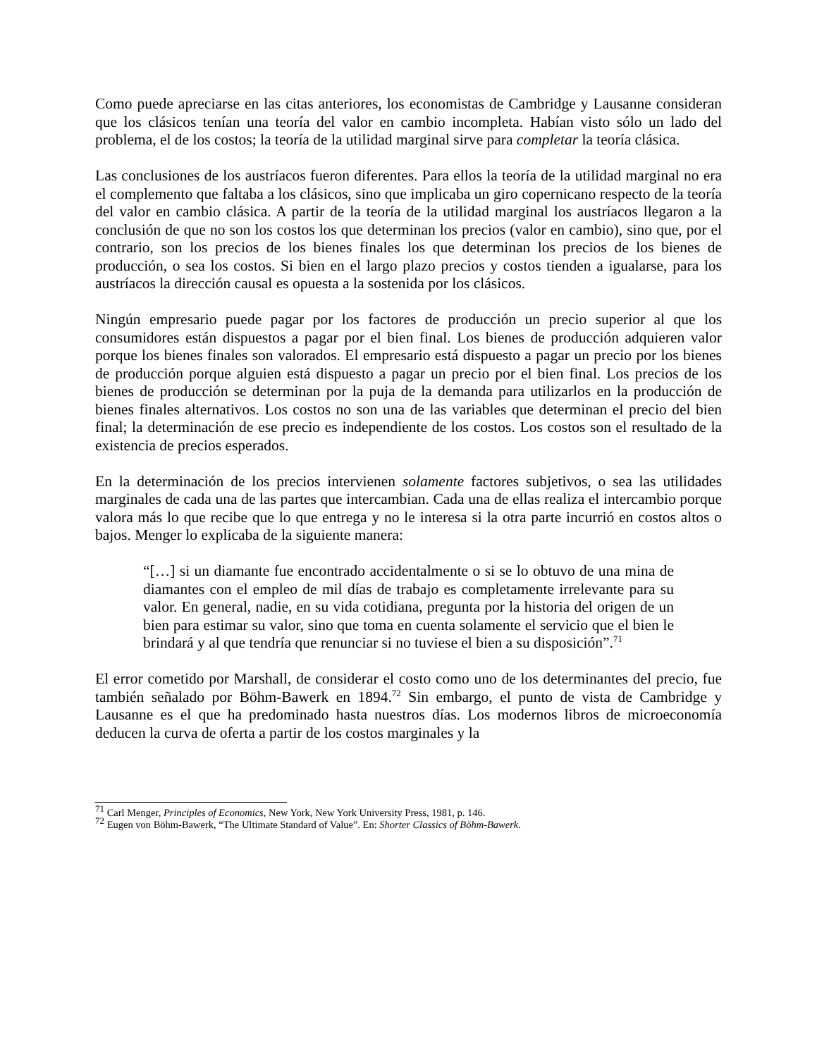Como puede apreciarse en las citas anteriores, los economistas de Cambridge y Lausanne consideran que los clásicos tenían una teoría del valor en cambio incompleta. Habían visto sólo un lado del problema, el de los costos; la teoría de la utilidad marginal sirve para completar la teoría clásica.
Las conclusiones de los austríacos fueron diferentes. Para ellos la teoría de la utilidad marginal no era el complemento que faltaba a los clásicos, sino que implicaba un giro copernicano respecto de la teoría del valor en cambio clásica. A partir de la teoría de la utilidad marginal los austríacos llegaron a la conclusión de que no son los costos los que determinan los precios (valor en cambio), sino que, por el contrario, son los precios de los bienes finales los que determinan los precios de los bienes de producción, o sea los costos. Si bien en el largo plazo precios y costos tienden a igualarse, para los austríacos la dirección causal es opuesta a la sostenida por los clásicos.
Ningún empresario puede pagar por los factores de producción un precio superior al que los consumidores están dispuestos a pagar por el bien final. Los bienes de producción adquieren valor porque los bienes finales son valorados. El empresario está dispuesto a pagar un precio por los bienes de producción porque alguien está dispuesto a pagar un precio por el bien final. Los precios de los bienes de producción se determinan por la puja de la demanda para utilizarlos en la producción de bienes finales alternativos. Los costos no son una de las variables que determinan el precio del bien final; la determinación de ese precio es independiente de los costos. Los costos son el resultado de la existencia de precios esperados.
En la determinación de los precios intervienen solamente factores subjetivos, o sea las utilidades marginales de cada una de las partes que intercambian. Cada una de ellas realiza el intercambio porque valora más lo que recibe que lo que entrega y no le interesa si la otra parte incurrió en costos altos o bajos. Menger lo explicaba de la siguiente manera:
“[…] si un diamante fue encontrado accidentalmente o si se lo obtuvo de una mina de diamantes con el empleo de mil días de trabajo es completamente irrelevante para su valor. En general, nadie, en su vida cotidiana, pregunta por la historia del origen de un bien para estimar su valor, sino que toma en cuenta solamente el servicio que el bien le brindará y al que tendría que renunciar si no tuviese el bien a su disposición”.<sup>71</sup>
El error cometido por Marshall, de considerar el costo como uno de los determinantes del precio, fue también señalado por Böhm-Bawerk en 1894.<sup>72</sup> Sin embargo, el punto de vista de Cambridge y Lausanne es el que ha predominado hasta nuestros días. Los modernos libros de microeconomía deducen la curva de oferta a partir de los costos marginales y la
<sup>71</sup> Carl Menger, Principles of Economics, New York, New York University Press, 1981, p. 146.
<sup>72</sup> Eugen von Böhm-Bawerk, “The Ultimate Standard of Value”. En: Shorter Classics of Böhm-Bawerk.